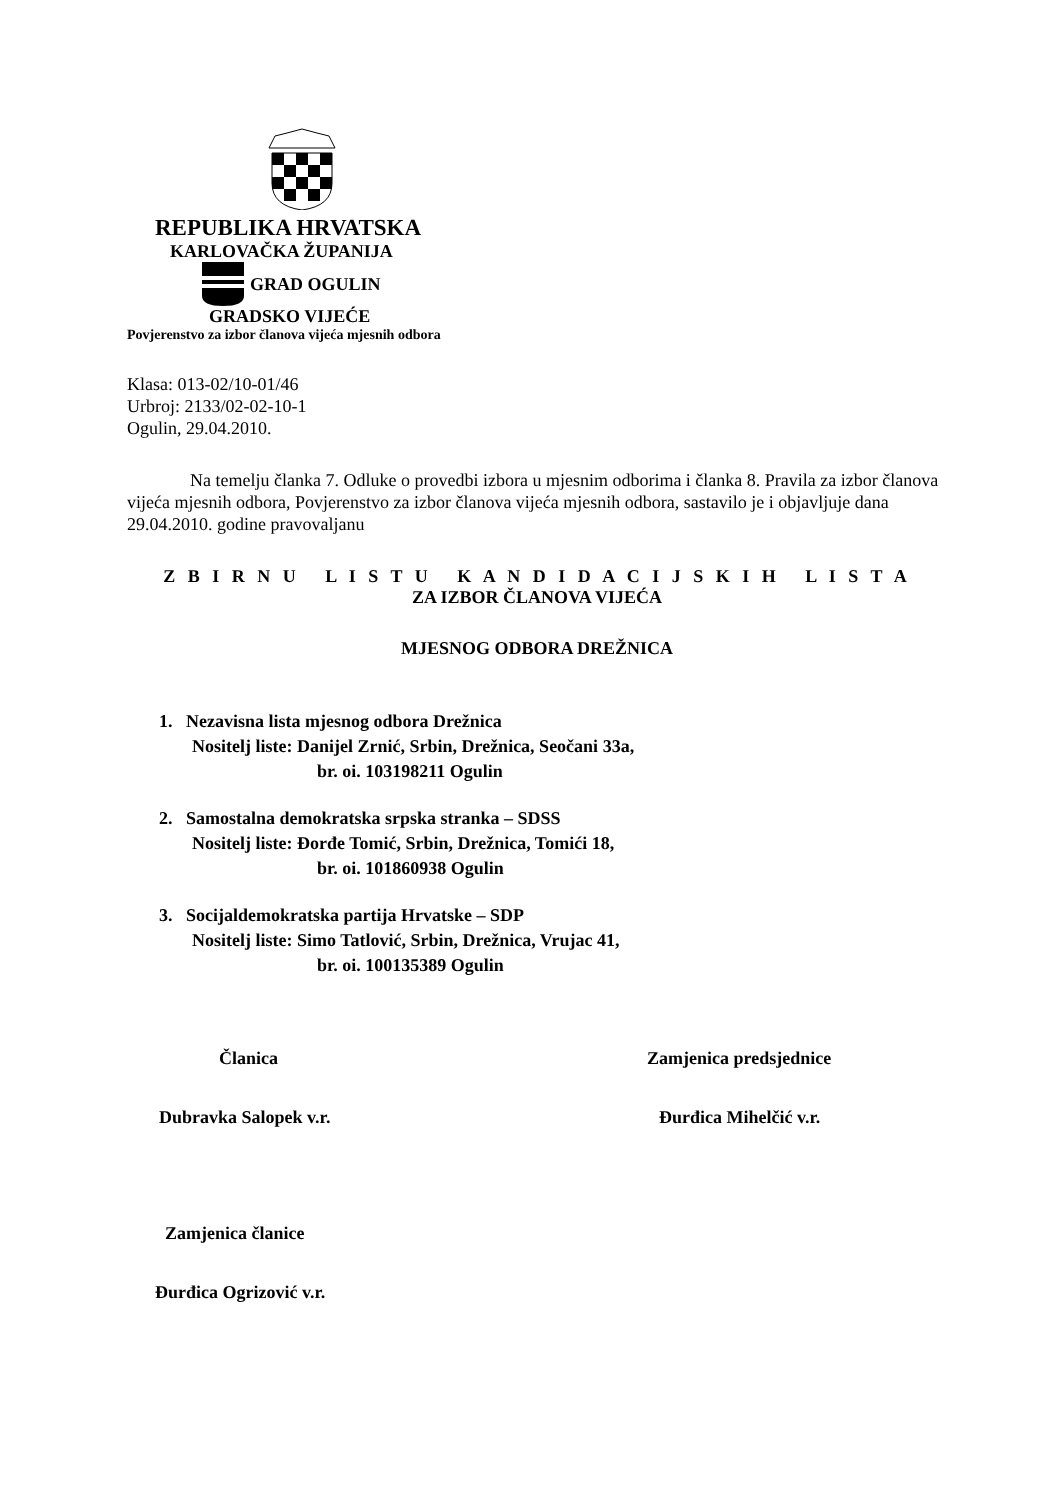REPUBLIKA HRVATSKA
KARLOVAČKA ŽUPANIJA
GRAD OGULIN
GRADSKO VIJEĆE
Povjerenstvo za izbor članova vijeća mjesnih odbora
Klasa: 013-02/10-01/46
Urbroj: 2133/02-02-10-1
Ogulin, 29.04.2010.
Na temelju članka 7. Odluke o provedbi izbora u mjesnim odborima i članka 8. Pravila za izbor članova vijeća mjesnih odbora, Povjerenstvo za izbor članova vijeća mjesnih odbora, sastavilo je i objavljuje dana 29.04.2010. godine pravovaljanu
Z B I R N U L I S T U K A N D I D A C I J S K I H L I S T A
ZA IZBOR ČLANOVA VIJEĆA
MJESNOG ODBORA DREŽNICA
1. Nezavisna lista mjesnog odbora Drežnica
Nositelj liste: Danijel Zrnić, Srbin, Drežnica, Seočani 33a,
br. oi. 103198211 Ogulin
2. Samostalna demokratska srpska stranka – SDSS
Nositelj liste: Đorđe Tomić, Srbin, Drežnica, Tomići 18,
br. oi. 101860938 Ogulin
3. Socijaldemokratska partija Hrvatske – SDP
Nositelj liste: Simo Tatlović, Srbin, Drežnica, Vrujac 41,
br. oi. 100135389 Ogulin
Članica
Dubravka Salopek v.r.
Zamjenica predsjednice
Đurđica Mihelčić v.r.
Zamjenica članice
Đurđica Ogrizović v.r.